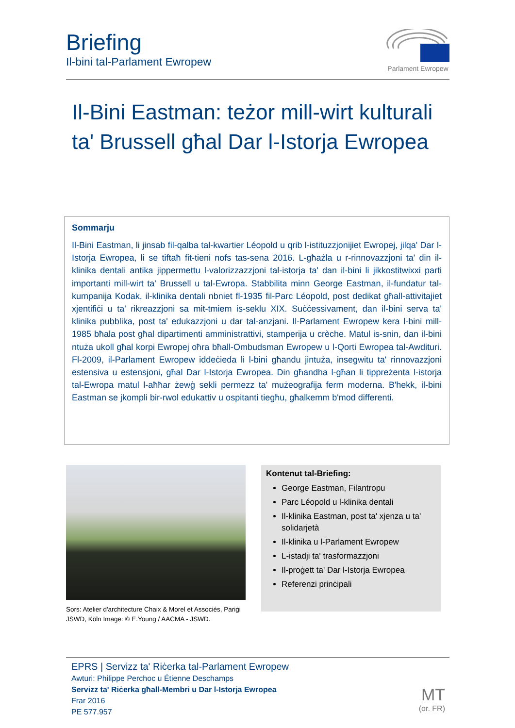Briefing
Il-bini tal-Parlament Ewropew
Parlament Ewropew
Il-Bini Eastman: teżor mill-wirt kulturali ta' Brussell għal Dar l-Istorja Ewropea
Sommarju
Il-Bini Eastman, li jinsab fil-qalba tal-kwartier Léopold u qrib l-istituzzjonijiet Ewropej, jilqa' Dar l-Istorja Ewropea, li se tiftaħ fit-tieni nofs tas-sena 2016. L-għażla u r-rinnovazzjoni ta' din il-klinika dentali antika jippermettu l-valorizzazzjoni tal-istorja ta' dan il-bini li jikkostitwixxi parti importanti mill-wirt ta' Brussell u tal-Ewropa. Stabbilita minn George Eastman, il-fundatur tal-kumpanija Kodak, il-klinika dentali nbniet fl-1935 fil-Parc Léopold, post dedikat għall-attivitajiet xjentifiċi u ta' rikreazzjoni sa mit-tmiem is-seklu XIX. Suċċessivament, dan il-bini serva ta' klinika pubblika, post ta' edukazzjoni u dar tal-anzjani. Il-Parlament Ewropew kera l-bini mill-1985 bħala post għal dipartimenti amministrattivi, stamperija u crèche. Matul is-snin, dan il-bini ntuża ukoll għal korpi Ewropej oħra bħall-Ombudsman Ewropew u l-Qorti Ewropea tal-Awdituri. Fl-2009, il-Parlament Ewropew iddeċieda li l-bini għandu jintuża, insegwitu ta' rinnovazzjoni estensiva u estensjoni, għal Dar l-Istorja Ewropea. Din għandha l-għan li tippreżenta l-istorja tal-Ewropa matul l-aħħar żewġ sekli permezz ta' mużeografija ferm moderna. B'hekk, il-bini Eastman se jkompli bir-rwol edukattiv u ospitanti tiegħu, għalkemm b'mod differenti.
Sors: Atelier d'architecture Chaix & Morel et Associés, Pariġi JSWD, Köln Image: © E.Young / AACMA - JSWD.
Kontenut tal-Briefing:
George Eastman, Filantropu
Parc Léopold u l-klinika dentali
Il-klinika Eastman, post ta' xjenza u ta' solidarjetà
Il-klinika u l-Parlament Ewropew
L-istadji ta' trasformazzjoni
Il-proġett ta' Dar l-Istorja Ewropea
Referenzi prinċipali
EPRS | Servizz ta' Riċerka tal-Parlament Ewropew
Awturi: Philippe Perchoc u Étienne Deschamps
Servizz ta' Riċerka għall-Membri u Dar l-Istorja Ewropea
Frar 2016
PE 577.957
MT
(or. FR)